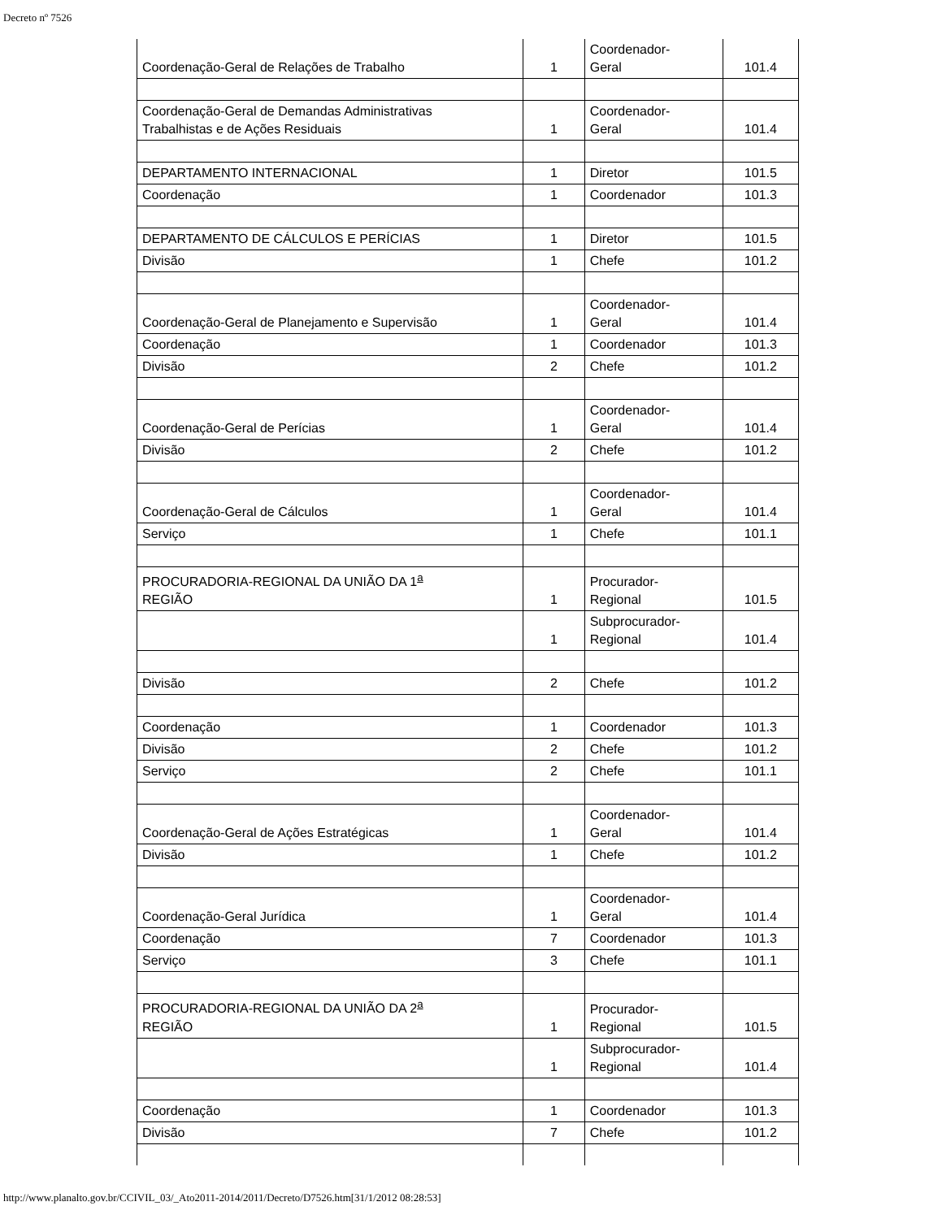Decreto nº 7526
| Coordenação-Geral de Relações de Trabalho | 1 | Coordenador- Geral | 101.4 |
| Coordenação-Geral de Demandas Administrativas Trabalhistas e de Ações Residuais | 1 | Coordenador- Geral | 101.4 |
| DEPARTAMENTO INTERNACIONAL | 1 | Diretor | 101.5 |
| Coordenação | 1 | Coordenador | 101.3 |
| DEPARTAMENTO DE CÁLCULOS E PERÍCIAS | 1 | Diretor | 101.5 |
| Divisão | 1 | Chefe | 101.2 |
| Coordenação-Geral de Planejamento e Supervisão | 1 | Coordenador- Geral | 101.4 |
| Coordenação | 1 | Coordenador | 101.3 |
| Divisão | 2 | Chefe | 101.2 |
| Coordenação-Geral de Perícias | 1 | Coordenador- Geral | 101.4 |
| Divisão | 2 | Chefe | 101.2 |
| Coordenação-Geral de Cálculos | 1 | Coordenador- Geral | 101.4 |
| Serviço | 1 | Chefe | 101.1 |
| PROCURADORIA-REGIONAL DA UNIÃO DA 1<sup>a</sup> REGIÃO | 1 | Procurador- Regional | 101.5 |
| | 1 | Subprocurador- Regional | 101.4 |
| Divisão | 2 | Chefe | 101.2 |
| Coordenação | 1 | Coordenador | 101.3 |
| Divisão | 2 | Chefe | 101.2 |
| Serviço | 2 | Chefe | 101.1 |
| Coordenação-Geral de Ações Estratégicas | 1 | Coordenador- Geral | 101.4 |
| Divisão | 1 | Chefe | 101.2 |
| Coordenação-Geral Jurídica | 1 | Coordenador- Geral | 101.4 |
| Coordenação | 7 | Coordenador | 101.3 |
| Serviço | 3 | Chefe | 101.1 |
| PROCURADORIA-REGIONAL DA UNIÃO DA 2<sup>a</sup> REGIÃO | 1 | Procurador- Regional | 101.5 |
| | 1 | Subprocurador- Regional | 101.4 |
| Coordenação | 1 | Coordenador | 101.3 |
| Divisão | 7 | Chefe | 101.2 |
http://www.planalto.gov.br/CCIVIL_03/_Ato2011-2014/2011/Decreto/D7526.htm[31/1/2012 08:28:53]